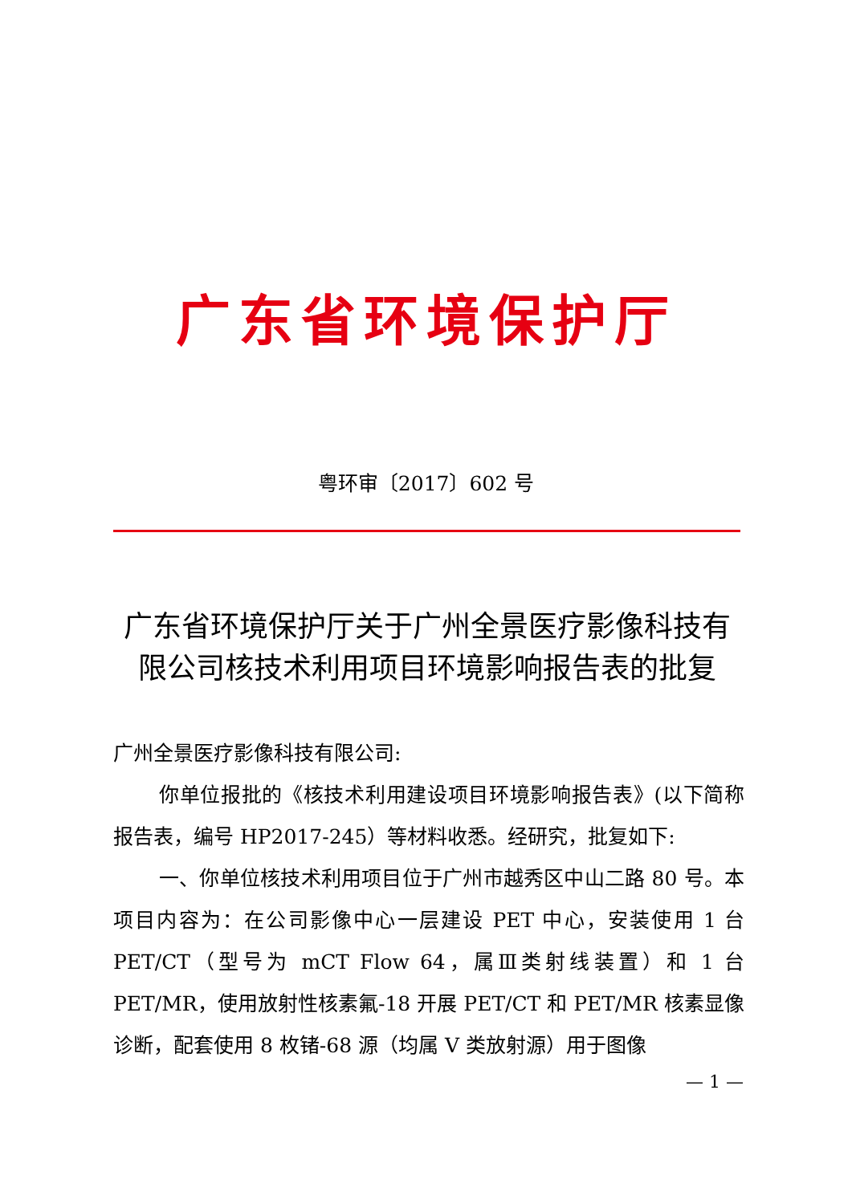广东省环境保护厅
粤环审〔2017〕602 号
广东省环境保护厅关于广州全景医疗影像科技有限公司核技术利用项目环境影响报告表的批复
广州全景医疗影像科技有限公司:
你单位报批的《核技术利用建设项目环境影响报告表》(以下简称报告表，编号 HP2017-245）等材料收悉。经研究，批复如下:
一、你单位核技术利用项目位于广州市越秀区中山二路 80 号。本项目内容为：在公司影像中心一层建设 PET 中心，安装使用 1 台 PET/CT（型号为 mCT Flow 64，属Ⅲ类射线装置）和 1 台 PET/MR，使用放射性核素氟-18 开展 PET/CT 和 PET/MR 核素显像诊断，配套使用 8 枚锗-68 源（均属 V 类放射源）用于图像
— 1 —